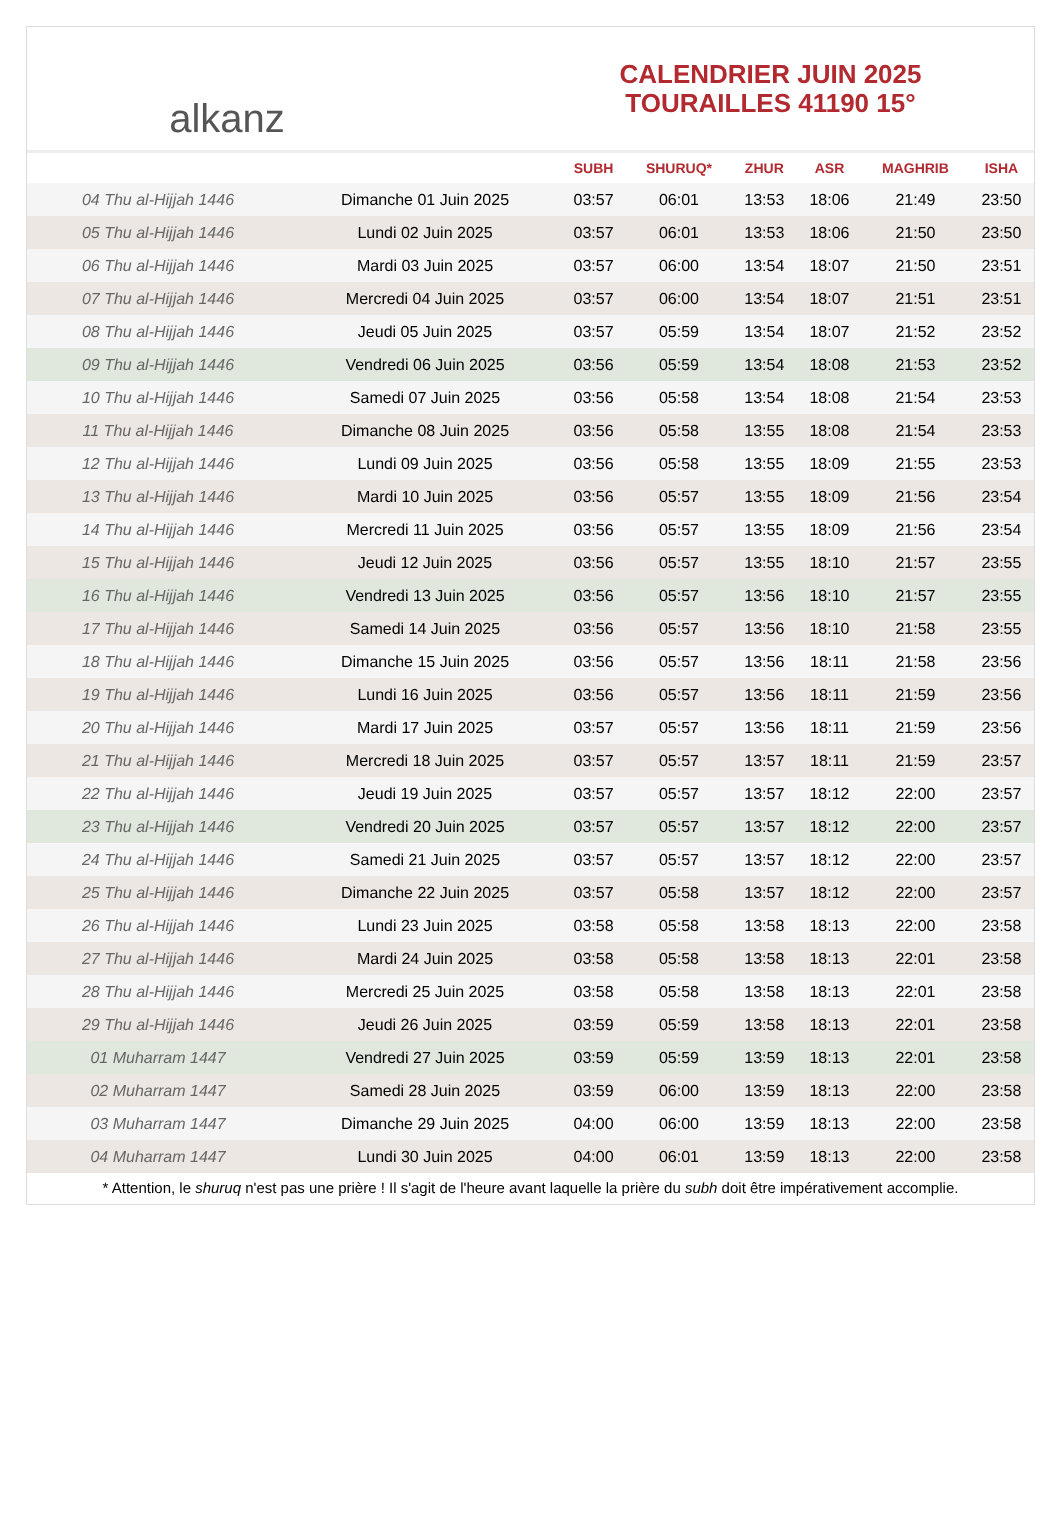alkanz
CALENDRIER JUIN 2025
TOURAILLES 41190 15°
| | | SUBH | SHURUQ* | ZHUR | ASR | MAGHRIB | ISHA |
| --- | --- | --- | --- | --- | --- | --- | --- |
| 04 Thu al-Hijjah 1446 | Dimanche 01 Juin 2025 | 03:57 | 06:01 | 13:53 | 18:06 | 21:49 | 23:50 |
| 05 Thu al-Hijjah 1446 | Lundi 02 Juin 2025 | 03:57 | 06:01 | 13:53 | 18:06 | 21:50 | 23:50 |
| 06 Thu al-Hijjah 1446 | Mardi 03 Juin 2025 | 03:57 | 06:00 | 13:54 | 18:07 | 21:50 | 23:51 |
| 07 Thu al-Hijjah 1446 | Mercredi 04 Juin 2025 | 03:57 | 06:00 | 13:54 | 18:07 | 21:51 | 23:51 |
| 08 Thu al-Hijjah 1446 | Jeudi 05 Juin 2025 | 03:57 | 05:59 | 13:54 | 18:07 | 21:52 | 23:52 |
| 09 Thu al-Hijjah 1446 | Vendredi 06 Juin 2025 | 03:56 | 05:59 | 13:54 | 18:08 | 21:53 | 23:52 |
| 10 Thu al-Hijjah 1446 | Samedi 07 Juin 2025 | 03:56 | 05:58 | 13:54 | 18:08 | 21:54 | 23:53 |
| 11 Thu al-Hijjah 1446 | Dimanche 08 Juin 2025 | 03:56 | 05:58 | 13:55 | 18:08 | 21:54 | 23:53 |
| 12 Thu al-Hijjah 1446 | Lundi 09 Juin 2025 | 03:56 | 05:58 | 13:55 | 18:09 | 21:55 | 23:53 |
| 13 Thu al-Hijjah 1446 | Mardi 10 Juin 2025 | 03:56 | 05:57 | 13:55 | 18:09 | 21:56 | 23:54 |
| 14 Thu al-Hijjah 1446 | Mercredi 11 Juin 2025 | 03:56 | 05:57 | 13:55 | 18:09 | 21:56 | 23:54 |
| 15 Thu al-Hijjah 1446 | Jeudi 12 Juin 2025 | 03:56 | 05:57 | 13:55 | 18:10 | 21:57 | 23:55 |
| 16 Thu al-Hijjah 1446 | Vendredi 13 Juin 2025 | 03:56 | 05:57 | 13:56 | 18:10 | 21:57 | 23:55 |
| 17 Thu al-Hijjah 1446 | Samedi 14 Juin 2025 | 03:56 | 05:57 | 13:56 | 18:10 | 21:58 | 23:55 |
| 18 Thu al-Hijjah 1446 | Dimanche 15 Juin 2025 | 03:56 | 05:57 | 13:56 | 18:11 | 21:58 | 23:56 |
| 19 Thu al-Hijjah 1446 | Lundi 16 Juin 2025 | 03:56 | 05:57 | 13:56 | 18:11 | 21:59 | 23:56 |
| 20 Thu al-Hijjah 1446 | Mardi 17 Juin 2025 | 03:57 | 05:57 | 13:56 | 18:11 | 21:59 | 23:56 |
| 21 Thu al-Hijjah 1446 | Mercredi 18 Juin 2025 | 03:57 | 05:57 | 13:57 | 18:11 | 21:59 | 23:57 |
| 22 Thu al-Hijjah 1446 | Jeudi 19 Juin 2025 | 03:57 | 05:57 | 13:57 | 18:12 | 22:00 | 23:57 |
| 23 Thu al-Hijjah 1446 | Vendredi 20 Juin 2025 | 03:57 | 05:57 | 13:57 | 18:12 | 22:00 | 23:57 |
| 24 Thu al-Hijjah 1446 | Samedi 21 Juin 2025 | 03:57 | 05:57 | 13:57 | 18:12 | 22:00 | 23:57 |
| 25 Thu al-Hijjah 1446 | Dimanche 22 Juin 2025 | 03:57 | 05:58 | 13:57 | 18:12 | 22:00 | 23:57 |
| 26 Thu al-Hijjah 1446 | Lundi 23 Juin 2025 | 03:58 | 05:58 | 13:58 | 18:13 | 22:00 | 23:58 |
| 27 Thu al-Hijjah 1446 | Mardi 24 Juin 2025 | 03:58 | 05:58 | 13:58 | 18:13 | 22:01 | 23:58 |
| 28 Thu al-Hijjah 1446 | Mercredi 25 Juin 2025 | 03:58 | 05:58 | 13:58 | 18:13 | 22:01 | 23:58 |
| 29 Thu al-Hijjah 1446 | Jeudi 26 Juin 2025 | 03:59 | 05:59 | 13:58 | 18:13 | 22:01 | 23:58 |
| 01 Muharram 1447 | Vendredi 27 Juin 2025 | 03:59 | 05:59 | 13:59 | 18:13 | 22:01 | 23:58 |
| 02 Muharram 1447 | Samedi 28 Juin 2025 | 03:59 | 06:00 | 13:59 | 18:13 | 22:00 | 23:58 |
| 03 Muharram 1447 | Dimanche 29 Juin 2025 | 04:00 | 06:00 | 13:59 | 18:13 | 22:00 | 23:58 |
| 04 Muharram 1447 | Lundi 30 Juin 2025 | 04:00 | 06:01 | 13:59 | 18:13 | 22:00 | 23:58 |
* Attention, le shuruq n'est pas une prière ! Il s'agit de l'heure avant laquelle la prière du subh doit être impérativement accomplie.